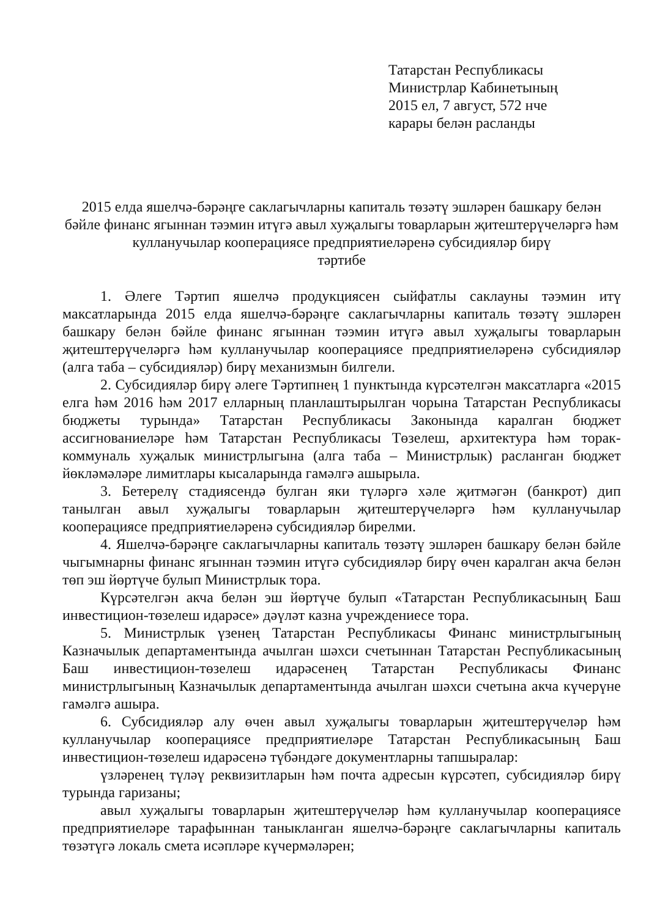Татарстан Республикасы
Министрлар Кабинетының
2015 ел, 7 август, 572 нче
карары белән расланды
2015 елда яшелчә-бәрәңге саклагычларны капиталь төзәтү эшләрен башкару белән бәйле финанс ягыннан тәэмин итүгә авыл хуҗалыгы товарларын җитештерүчеләргә һәм кулланучылар кооперациясе предприятиеләренә субсидияләр бирү
тәртибе
1. Әлеге Тәртип яшелчә продукциясен сыйфатлы саклауны тәэмин итү максатларында 2015 елда яшелчә-бәрәңге саклагычларны капиталь төзәтү эшләрен башкару белән бәйле финанс ягыннан тәэмин итүгә авыл хуҗалыгы товарларын җитештерүчеләргә һәм кулланучылар кооперациясе предприятиеләренә субсидияләр (алга таба – субсидияләр) бирү механизмын билгели.
2. Субсидияләр бирү әлеге Тәртипнең 1 пунктында күрсәтелгән максатларга «2015 елга һәм 2016 һәм 2017 елларның планлаштырылган чорына Татарстан Республикасы бюджеты турында» Татарстан Республикасы Законында каралган бюджет ассигнованиеләре һәм Татарстан Республикасы Төзелеш, архитектура һәм торак-коммуналь хуҗалык министрлыгына (алга таба – Министрлык) расланган бюджет йөкләмәләре лимитлары кысаларында гамәлгә ашырыла.
3. Бетерелү стадиясендә булган яки түләргә хәле җитмәгән (банкрот) дип танылган авыл хуҗалыгы товарларын җитештерүчеләргә һәм кулланучылар кооперациясе предприятиеләренә субсидияләр бирелми.
4. Яшелчә-бәрәңге саклагычларны капиталь төзәтү эшләрен башкару белән бәйле чыгымнарны финанс ягыннан тәэмин итүгә субсидияләр бирү өчен каралган акча белән төп эш йөртүче булып Министрлык тора.
Күрсәтелгән акча белән эш йөртүче булып «Татарстан Республикасының Баш инвестицион-төзелеш идарәсе» дәүләт казна учреждениесе тора.
5. Министрлык үзенең Татарстан Республикасы Финанс министрлыгының Казначылык департаментында ачылган шәхси счетыннан Татарстан Республикасының Баш инвестицион-төзелеш идарәсенең Татарстан Республикасы Финанс министрлыгының Казначылык департаментында ачылган шәхси счетына акча күчерүне гамәлгә ашыра.
6. Субсидияләр алу өчен авыл хуҗалыгы товарларын җитештерүчеләр һәм кулланучылар кооперациясе предприятиеләре Татарстан Республикасының Баш инвестицион-төзелеш идарәсенә түбәндәге документларны тапшыралар:
үзләренең түләү реквизитларын һәм почта адресын күрсәтеп, субсидияләр бирү турында гаризаны;
авыл хуҗалыгы товарларын җитештерүчеләр һәм кулланучылар кооперациясе предприятиеләре тарафыннан таныкланган яшелчә-бәрәңге саклагычларны капиталь төзәтүгә локаль смета исәпләре күчермәләрен;